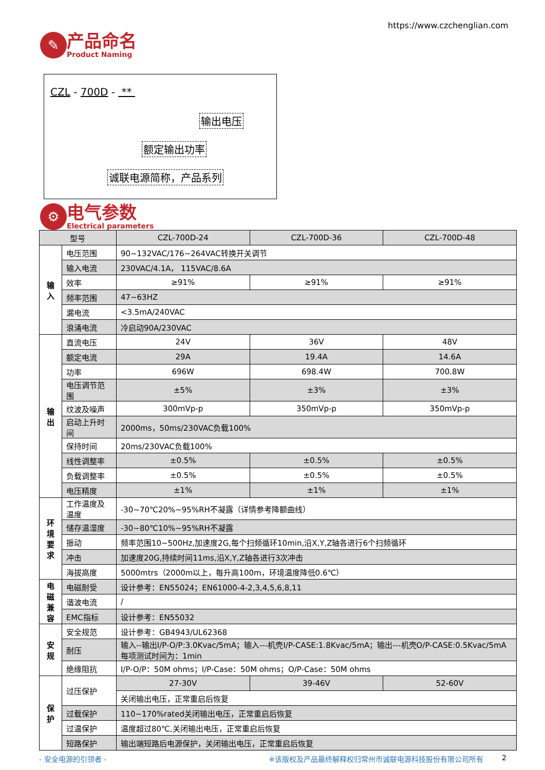https://www.czchenglian.com
✎
产品命名
Product Naming
CZL - 700D - **
输出电压
额定输出功率
诚联电源简称，产品系列
⚙
电气参数
Electrical parameters
| 型号 | | CZL-700D-24 | CZL-700D-36 | CZL-700D-48 |
| --- | --- | --- | --- | --- |
| 输入 | 电压范围 | 90~132VAC/176~264VAC转换开关调节 | | |
| | 输入电流 | 230VAC/4.1A， 115VAC/8.6A | | |
| | 效率 | ≥91% | ≥91% | ≥91% |
| | 频率范围 | 47~63HZ | | |
| | 漏电流 | <3.5mA/240VAC | | |
| | 浪涌电流 | 冷启动90A/230VAC | | |
| 输出 | 直流电压 | 24V | 36V | 48V |
| | 额定电流 | 29A | 19.4A | 14.6A |
| | 功率 | 696W | 698.4W | 700.8W |
| | 电压调节范围 | ±5% | ±3% | ±3% |
| | 纹波及噪声 | 300mVp-p | 350mVp-p | 350mVp-p |
| | 启动上升时间 | 2000ms，50ms/230VAC负载100% | | |
| | 保持时间 | 20ms/230VAC负载100% | | |
| | 线性调整率 | ±0.5% | ±0.5% | ±0.5% |
| | 负载调整率 | ±0.5% | ±0.5% | ±0.5% |
| | 电压精度 | ±1% | ±1% | ±1% |
| 环境 要求 | 工作温度及温度 | -30~70℃20%~95%RH不凝露（详情参考降额曲线） | | |
| | 储存温湿度 | -30~80℃10%~95%RH不凝露 | | |
| | 振动 | 频率范围10~500Hz,加速度2G,每个扫频循环10min,沿X,Y,Z轴各进行6个扫频循环 | | |
| | 冲击 | 加速度20G,持续时间11ms,沿X,Y,Z轴各进行3次冲击 | | |
| | 海拔高度 | 5000mtrs（2000m以上，每升高100m，环境温度降低0.6℃） | | |
| 电磁 兼容 | 电磁耐受 | 设计参考：EN55024；EN61000-4-2,3,4,5,6,8,11 | | |
| | 谐波电流 | / | | |
| | EMC指标 | 设计参考：EN55032 | | |
| 安规 | 安全规范 | 设计参考：GB4943/UL62368 | | |
| | 耐压 | 输入--输出I/P-O/P:3.0Kvac/5mA；输入---机壳I/P-CASE:1.8Kvac/5mA；输出---机壳O/P-CASE:0.5Kvac/5mA每项测试时间为：1min | | |
| | 绝缘阻抗 | I/P-O/P：50M ohms；I/P-Case：50M ohms；O/P-Case：50M ohms | | |
| 保护 | 过压保护 | 27-30V | 39-46V | 52-60V |
| | | 关闭输出电压，正常重启后恢复 | | |
| | 过载保护 | 110~170%rated关闭输出电压，正常重启后恢复 | | |
| | 过温保护 | 温度超过80℃,关闭输出电压，正常重启后恢复 | | |
| | 短路保护 | 输出端短路后电源保护，关闭输出电压，正常重启后恢复 | | |
- 安全电源的引领者 - ※该版权及产品最终解释权归常州市诚联电源科技股份有限公司所有 2